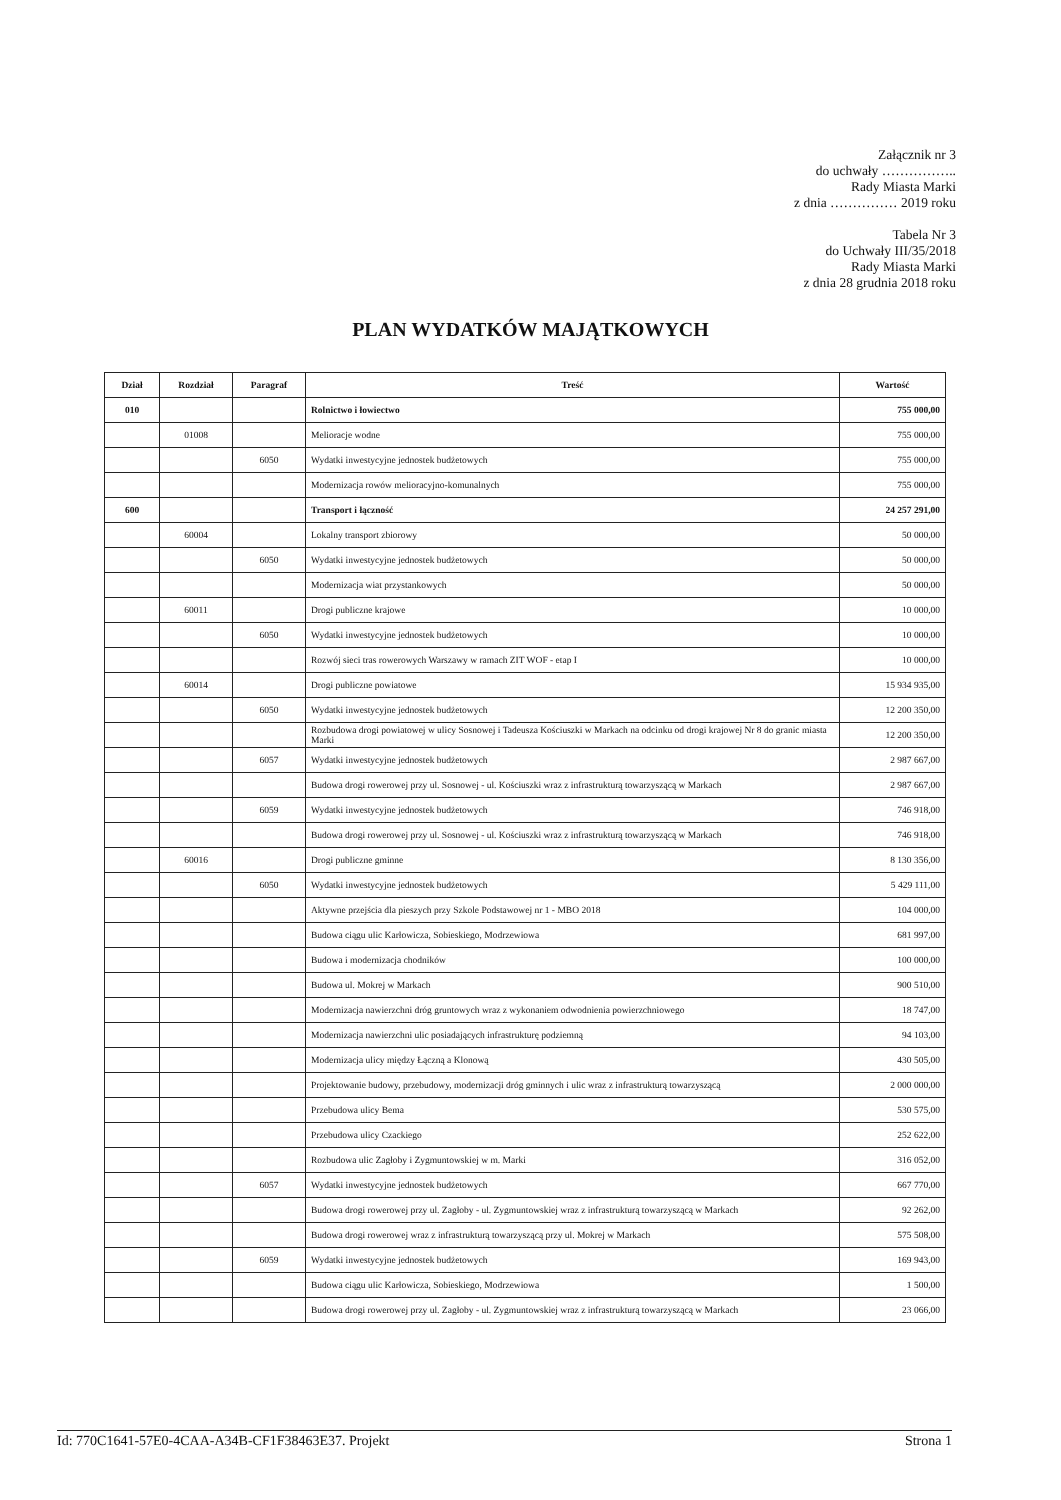Załącznik nr 3
do uchwały ……………..
Rady Miasta Marki
z dnia …………… 2019 roku
Tabela Nr 3
do Uchwały III/35/2018
Rady Miasta Marki
z dnia 28 grudnia 2018 roku
PLAN WYDATKÓW MAJĄTKOWYCH
| Dział | Rozdział | Paragraf | Treść | Wartość |
| --- | --- | --- | --- | --- |
| 010 | | | Rolnictwo i łowiectwo | 755 000,00 |
| | 01008 | | Melioracje wodne | 755 000,00 |
| | | 6050 | Wydatki inwestycyjne jednostek budżetowych | 755 000,00 |
| | | | Modernizacja rowów melioracyjno-komunalnych | 755 000,00 |
| 600 | | | Transport i łączność | 24 257 291,00 |
| | 60004 | | Lokalny transport zbiorowy | 50 000,00 |
| | | 6050 | Wydatki inwestycyjne jednostek budżetowych | 50 000,00 |
| | | | Modernizacja wiat przystankowych | 50 000,00 |
| | 60011 | | Drogi publiczne krajowe | 10 000,00 |
| | | 6050 | Wydatki inwestycyjne jednostek budżetowych | 10 000,00 |
| | | | Rozwój sieci tras rowerowych Warszawy w ramach ZIT WOF - etap I | 10 000,00 |
| | 60014 | | Drogi publiczne powiatowe | 15 934 935,00 |
| | | 6050 | Wydatki inwestycyjne jednostek budżetowych | 12 200 350,00 |
| | | | Rozbudowa drogi powiatowej w ulicy Sosnowej i Tadeusza Kościuszki w Markach na odcinku od drogi krajowej Nr 8 do granic miasta Marki | 12 200 350,00 |
| | | 6057 | Wydatki inwestycyjne jednostek budżetowych | 2 987 667,00 |
| | | | Budowa drogi rowerowej przy ul. Sosnowej - ul. Kościuszki wraz z infrastrukturą towarzyszącą w Markach | 2 987 667,00 |
| | | 6059 | Wydatki inwestycyjne jednostek budżetowych | 746 918,00 |
| | | | Budowa drogi rowerowej przy ul. Sosnowej - ul. Kościuszki wraz z infrastrukturą towarzyszącą w Markach | 746 918,00 |
| | 60016 | | Drogi publiczne gminne | 8 130 356,00 |
| | | 6050 | Wydatki inwestycyjne jednostek budżetowych | 5 429 111,00 |
| | | | Aktywne przejścia dla pieszych przy Szkole Podstawowej nr 1 - MBO 2018 | 104 000,00 |
| | | | Budowa ciągu ulic Karłowicza, Sobieskiego, Modrzewiowa | 681 997,00 |
| | | | Budowa i modernizacja chodników | 100 000,00 |
| | | | Budowa ul. Mokrej w Markach | 900 510,00 |
| | | | Modernizacja nawierzchni dróg gruntowych wraz z wykonaniem odwodnienia powierzchniowego | 18 747,00 |
| | | | Modernizacja nawierzchni ulic posiadających infrastrukturę podziemną | 94 103,00 |
| | | | Modernizacja ulicy między Łączną a Klonową | 430 505,00 |
| | | | Projektowanie budowy, przebudowy, modernizacji dróg gminnych i ulic wraz z infrastrukturą towarzyszącą | 2 000 000,00 |
| | | | Przebudowa ulicy Bema | 530 575,00 |
| | | | Przebudowa ulicy Czackiego | 252 622,00 |
| | | | Rozbudowa ulic Zagłoby i Zygmuntowskiej w m. Marki | 316 052,00 |
| | | 6057 | Wydatki inwestycyjne jednostek budżetowych | 667 770,00 |
| | | | Budowa drogi rowerowej przy ul. Zagłoby - ul. Zygmuntowskiej wraz z infrastrukturą towarzyszącą w Markach | 92 262,00 |
| | | | Budowa drogi rowerowej wraz z infrastrukturą towarzyszącą przy ul. Mokrej w Markach | 575 508,00 |
| | | 6059 | Wydatki inwestycyjne jednostek budżetowych | 169 943,00 |
| | | | Budowa ciągu ulic Karłowicza, Sobieskiego, Modrzewiowa | 1 500,00 |
| | | | Budowa drogi rowerowej przy ul. Zagłoby - ul. Zygmuntowskiej wraz z infrastrukturą towarzyszącą w Markach | 23 066,00 |
Id: 770C1641-57E0-4CAA-A34B-CF1F38463E37. Projekt Strona 1